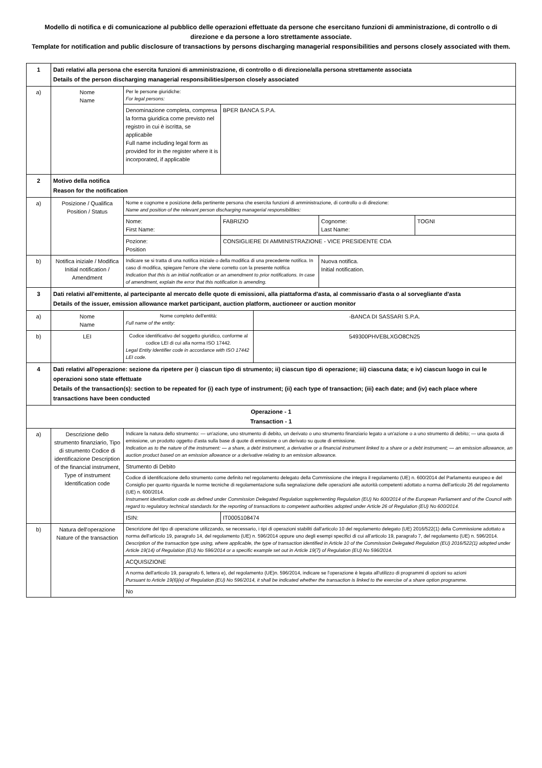Modello di notifica e di comunicazione al pubblico delle operazioni effettuate da persone che esercitano funzioni di amministrazione, di controllo o di direzione e da persone a loro strettamente associate.
Template for notification and public disclosure of transactions by persons discharging managerial responsibilities and persons closely associated with them.
| 1 | Dati relativi alla persona che esercita funzioni di amministrazione, di controllo o di direzione/alla persona strettamente associata Details of the person discharging managerial responsibilities/person closely associated | | | | | |
| a) | Nome Name | Per le persone giuridiche: For legal persons: | | | | |
| | | Denominazione completa, compresa la forma giuridica come previsto nel registro in cui è iscritta, se applicabile Full name including legal form as provided for in the register where it is incorporated, if applicable | BPER BANCA S.P.A. | | | |
| 2 | Motivo della notifica Reason for the notification | | | | | |
| a) | Posizione / Qualifica Position / Status | Nome e cognome e posizione della pertinente persona che esercita funzioni di amministrazione, di controllo o di direzione: Name and position of the relevant person discharging managerial responsibilities: | | | | |
| | | Nome: First Name: | FABRIZIO | | Cognome: Last Name: | TOGNI |
| | | Pozione: Position | CONSIGLIERE DI AMMINISTRAZIONE - VICE PRESIDENTE CDA | | | |
| b) | Notifica iniziale / Modifica Initial notification / Amendment | Indicare se si tratta di una notifica iniziale o della modifica di una precedente notifica. In caso di modifica, spiegare l'errore che viene corretto con la presente notifica Indication that this is an initial notification or an amendment to prior notifications. In case of amendment, explain the error that this notification is amending. | | | Nuova notifica. Initial notification. | |
| 3 | Dati relativi all'emittente, al partecipante al mercato delle quote di emissioni, alla piattaforma d'asta, al commissario d'asta o al sorvegliante d'asta Details of the issuer, emission allowance market participant, auction platform, auctioneer or auction monitor | | | | | |
| a) | Nome Name | Nome completo dell'entità: Full name of the entity: | | -BANCA DI SASSARI S.P.A. | | |
| b) | LEI | Codice identificativo del soggetto giuridico, conforme al codice LEI di cui alla norma ISO 17442. Legal Entity Identifier code in accordance with ISO 17442 LEI code. | | 549300PHVEBLXGO8CN25 | | |
| 4 | Dati relativi all'operazione: sezione da ripetere per i) ciascun tipo di strumento; ii) ciascun tipo di operazione; iii) ciascuna data; e iv) ciascun luogo in cui le operazioni sono state effettuate Details of the transaction(s): section to be repeated for (i) each type of instrument; (ii) each type of transaction; (iii) each date; and (iv) each place where transactions have been conducted | | | | | |
| Operazione - 1 Transaction - 1 | | | | | | |
| a) | Descrizione dello strumento finanziario, Tipo di strumento Codice di identificazione Description of the financial instrument, Type of instrument Identification code | Indicare la natura dello strumento: — un'azione, uno strumento di debito, un derivato o uno strumento finanziario legato a un'azione o a uno strumento di debito; — una quota di emissione, un prodotto oggetto d'asta sulla base di quote di emissione o un derivato su quote di emissione. Indication as to the nature of the instrument: — a share, a debt instrument, a derivative or a financial instrument linked to a share or a debt instrument; — an emission allowance, an auction product based on an emission allowance or a derivative relating to an emission allowance. | | | | |
| | | Strumento di Debito | | | | |
| | | Codice di identificazione dello strumento come definito nel regolamento delegato della Commissione che integra il regolamento (UE) n. 600/2014 del Parlamento europeo e del Consiglio per quanto riguarda le norme tecniche di regolamentazione sulla segnalazione delle operazioni alle autorità competenti adottato a norma dell'articolo 26 del regolamento (UE) n. 600/2014. Instrument identification code as defined under Commission Delegated Regulation supplementing Regulation (EU) No 600/2014 of the European Parliament and of the Council with regard to regulatory technical standards for the reporting of transactions to competent authorities adopted under Article 26 of Regulation (EU) No 600/2014. | | | | |
| | | ISIN: | IT0005108474 | | | |
| b) | Natura dell'operazione Nature of the transaction | Descrizione del tipo di operazione utilizzando, se necessario, i tipi di operazioni stabiliti dall'articolo 10 del regolamento delegato (UE) 2016/522(1) della Commissione adottato a norma dell'articolo 19, paragrafo 14, del regolamento (UE) n. 596/2014 oppure uno degli esempi specifici di cui all'articolo 19, paragrafo 7, del regolamento (UE) n. 596/2014. Description of the transaction type using, where applicable, the type of transaction identified in Article 10 of the Commission Delegated Regulation (EU) 2016/522(1) adopted under Article 19(14) of Regulation (EU) No 596/2014 or a specific example set out in Article 19(7) of Regulation (EU) No 596/2014. | | | | |
| | | ACQUISIZIONE | | | | |
| | | A norma dell'articolo 19, paragrafo 6, lettera e), del regolamento (UE)n. 596/2014, indicare se l'operazione è legata all'utilizzo di programmi di opzioni su azioni Pursuant to Article 19(6)(e) of Regulation (EU) No 596/2014, it shall be indicated whether the transaction is linked to the exercise of a share option programme. | | | | |
| | | No | | | | |